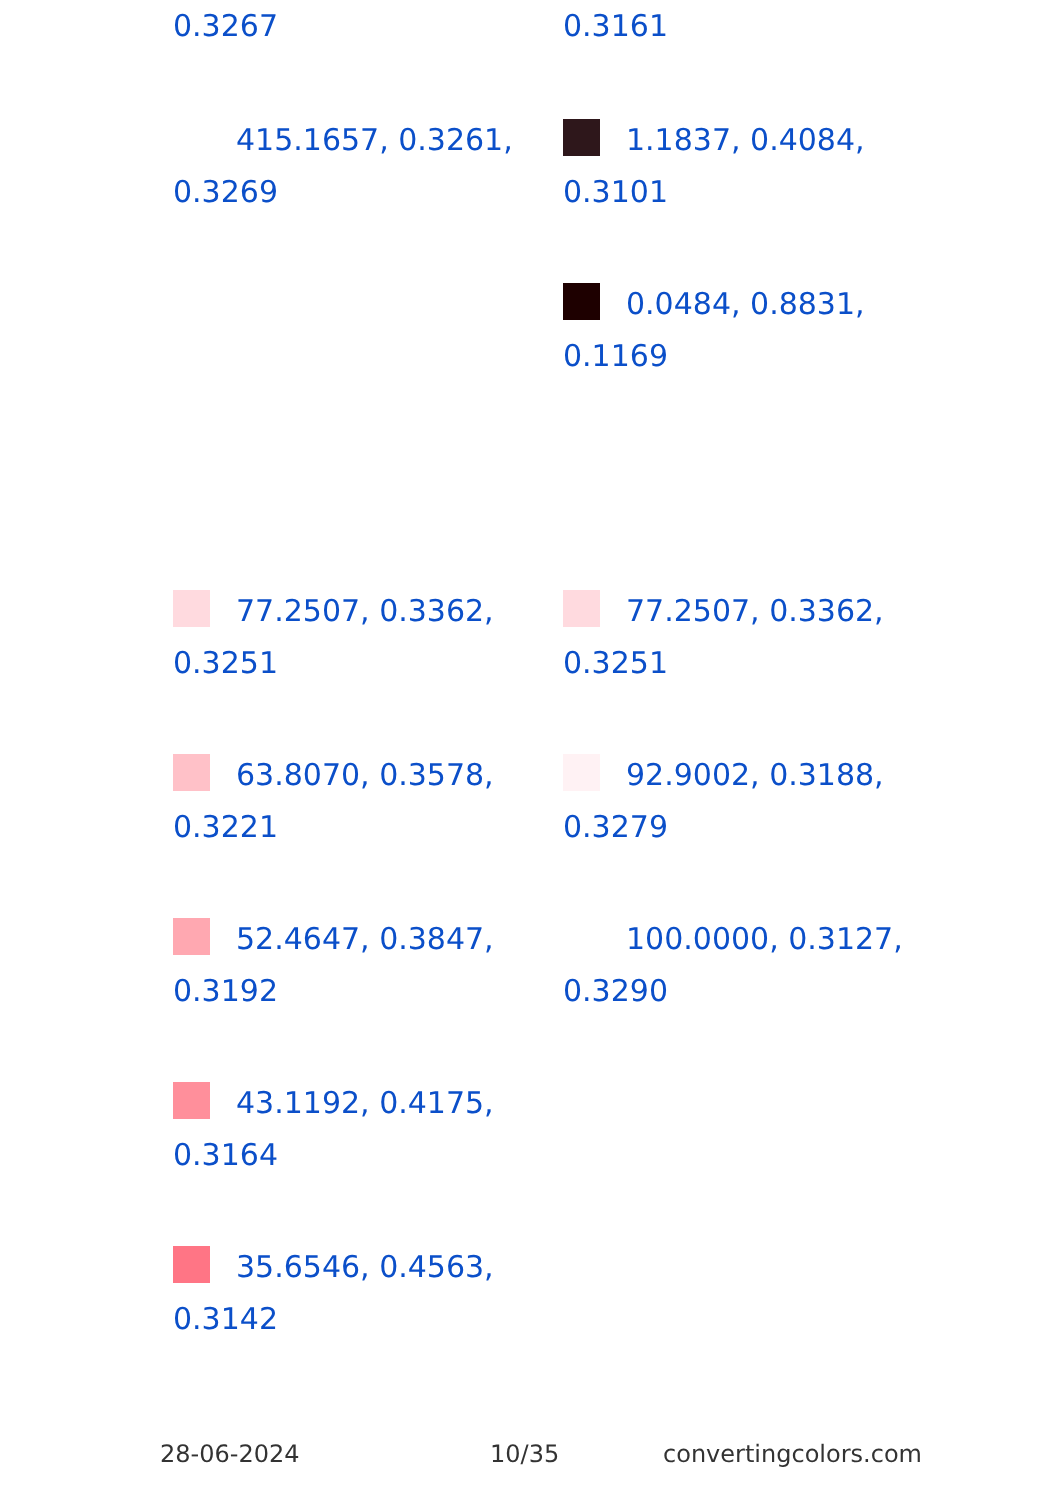0.3267 0.3161
415.1657, 0.3261, 0.3269
1.1837, 0.4084, 0.3101
0.0484, 0.8831, 0.1169
77.2507, 0.3362, 0.3251
77.2507, 0.3362, 0.3251
63.8070, 0.3578, 0.3221
92.9002, 0.3188, 0.3279
52.4647, 0.3847, 0.3192
100.0000, 0.3127, 0.3290
43.1192, 0.4175, 0.3164
35.6546, 0.4563, 0.3142
28-06-2024 10/35 convertingcolors.com